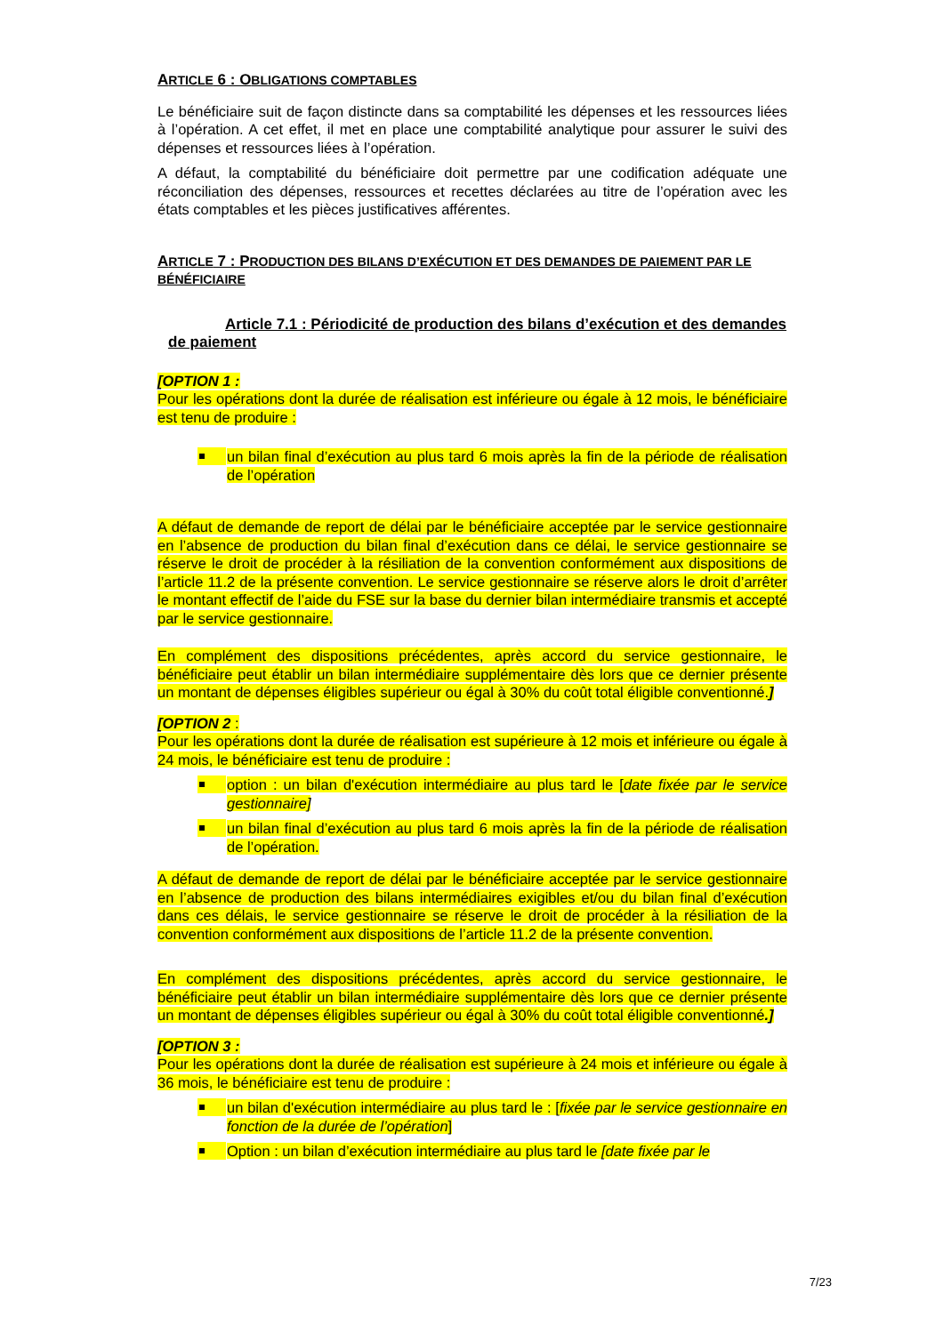ARTICLE 6 : OBLIGATIONS COMPTABLES
Le bénéficiaire suit de façon distincte dans sa comptabilité les dépenses et les ressources liées à l’opération. A cet effet, il met en place une comptabilité analytique pour assurer le suivi des dépenses et ressources liées à l’opération.
A défaut, la comptabilité du bénéficiaire doit permettre par une codification adéquate une réconciliation des dépenses, ressources et recettes déclarées au titre de l’opération avec les états comptables et les pièces justificatives afférentes.
ARTICLE 7 : PRODUCTION DES BILANS D’EXÉCUTION ET DES DEMANDES DE PAIEMENT PAR LE BÉNÉFICIAIRE
Article 7.1 : Périodicité de production des bilans d’exécution et des demandes de paiement
[OPTION 1 :
Pour les opérations dont la durée de réalisation est inférieure ou égale à 12 mois, le bénéficiaire est tenu de produire :
un bilan final d’exécution au plus tard 6 mois après la fin de la période de réalisation de l’opération
A défaut de demande de report de délai par le bénéficiaire acceptée par le service gestionnaire en l’absence de production du bilan final d’exécution dans ce délai, le service gestionnaire se réserve le droit de procéder à la résiliation de la convention conformément aux dispositions de l’article 11.2 de la présente convention. Le service gestionnaire se réserve alors le droit d’arrêter le montant effectif de l’aide du FSE sur la base du dernier bilan intermédiaire transmis et accepté par le service gestionnaire.
En complément des dispositions précédentes, après accord du service gestionnaire, le bénéficiaire peut établir un bilan intermédiaire supplémentaire dès lors que ce dernier présente un montant de dépenses éligibles supérieur ou égal à 30% du coût total éligible conventionné.]
[OPTION 2 :
Pour les opérations dont la durée de réalisation est supérieure à 12 mois et inférieure ou égale à 24 mois, le bénéficiaire est tenu de produire :
option : un bilan d'exécution intermédiaire au plus tard le [date fixée par le service gestionnaire]
un bilan final d’exécution au plus tard 6 mois après la fin de la période de réalisation de l’opération.
A défaut de demande de report de délai par le bénéficiaire acceptée par le service gestionnaire en l’absence de production des bilans intermédiaires exigibles et/ou du bilan final d’exécution dans ces délais, le service gestionnaire se réserve le droit de procéder à la résiliation de la convention conformément aux dispositions de l’article 11.2 de la présente convention.
En complément des dispositions précédentes, après accord du service gestionnaire, le bénéficiaire peut établir un bilan intermédiaire supplémentaire dès lors que ce dernier présente un montant de dépenses éligibles supérieur ou égal à 30% du coût total éligible conventionné.]
[OPTION 3 :
Pour les opérations dont la durée de réalisation est supérieure à 24 mois et inférieure ou égale à 36 mois, le bénéficiaire est tenu de produire :
un bilan d'exécution intermédiaire au plus tard le : [fixée par le service gestionnaire en fonction de la durée de l’opération]
Option : un bilan d’exécution intermédiaire au plus tard le [date fixée par le
7/23